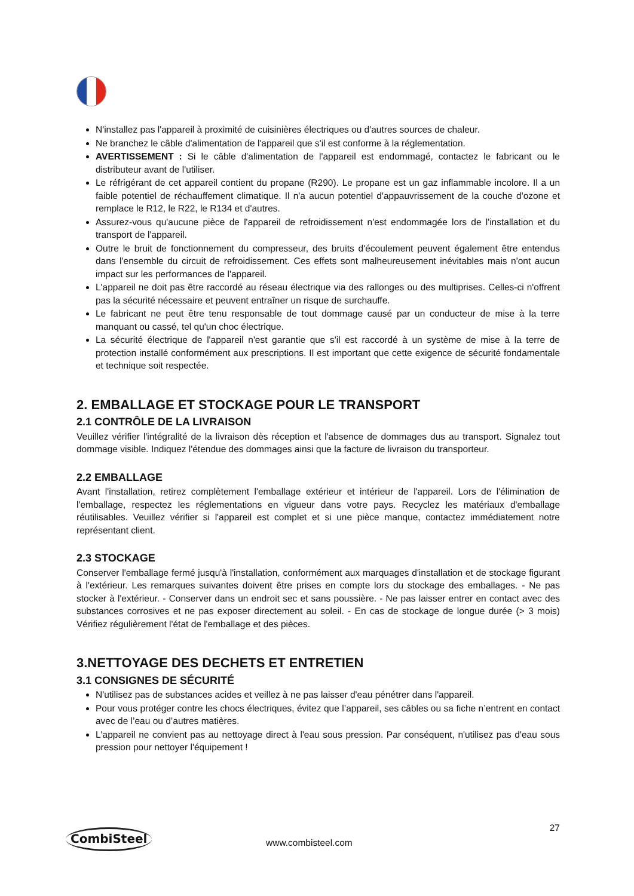N'installez pas l'appareil à proximité de cuisinières électriques ou d'autres sources de chaleur.
Ne branchez le câble d'alimentation de l'appareil que s'il est conforme à la réglementation.
AVERTISSEMENT : Si le câble d'alimentation de l'appareil est endommagé, contactez le fabricant ou le distributeur avant de l'utiliser.
Le réfrigérant de cet appareil contient du propane (R290). Le propane est un gaz inflammable incolore. Il a un faible potentiel de réchauffement climatique. Il n'a aucun potentiel d'appauvrissement de la couche d'ozone et remplace le R12, le R22, le R134 et d'autres.
Assurez-vous qu'aucune pièce de l'appareil de refroidissement n'est endommagée lors de l'installation et du transport de l'appareil.
Outre le bruit de fonctionnement du compresseur, des bruits d'écoulement peuvent également être entendus dans l'ensemble du circuit de refroidissement. Ces effets sont malheureusement inévitables mais n'ont aucun impact sur les performances de l'appareil.
L'appareil ne doit pas être raccordé au réseau électrique via des rallonges ou des multiprises. Celles-ci n'offrent pas la sécurité nécessaire et peuvent entraîner un risque de surchauffe.
Le fabricant ne peut être tenu responsable de tout dommage causé par un conducteur de mise à la terre manquant ou cassé, tel qu'un choc électrique.
La sécurité électrique de l'appareil n'est garantie que s'il est raccordé à un système de mise à la terre de protection installé conformément aux prescriptions. Il est important que cette exigence de sécurité fondamentale et technique soit respectée.
2. EMBALLAGE ET STOCKAGE POUR LE TRANSPORT
2.1 CONTRÔLE DE LA LIVRAISON
Veuillez vérifier l'intégralité de la livraison dès réception et l'absence de dommages dus au transport. Signalez tout dommage visible. Indiquez l'étendue des dommages ainsi que la facture de livraison du transporteur.
2.2 EMBALLAGE
Avant l'installation, retirez complètement l'emballage extérieur et intérieur de l'appareil. Lors de l'élimination de l'emballage, respectez les réglementations en vigueur dans votre pays. Recyclez les matériaux d'emballage réutilisables. Veuillez vérifier si l'appareil est complet et si une pièce manque, contactez immédiatement notre représentant client.
2.3 STOCKAGE
Conserver l'emballage fermé jusqu'à l'installation, conformément aux marquages d'installation et de stockage figurant à l'extérieur. Les remarques suivantes doivent être prises en compte lors du stockage des emballages. - Ne pas stocker à l'extérieur. - Conserver dans un endroit sec et sans poussière. - Ne pas laisser entrer en contact avec des substances corrosives et ne pas exposer directement au soleil. - En cas de stockage de longue durée (> 3 mois) Vérifiez régulièrement l'état de l'emballage et des pièces.
3.NETTOYAGE DES DECHETS ET ENTRETIEN
3.1 CONSIGNES DE SÉCURITÉ
N'utilisez pas de substances acides et veillez à ne pas laisser d'eau pénétrer dans l'appareil.
Pour vous protéger contre les chocs électriques, évitez que l’appareil, ses câbles ou sa fiche n’entrent en contact avec de l’eau ou d’autres matières.
L'appareil ne convient pas au nettoyage direct à l'eau sous pression. Par conséquent, n'utilisez pas d'eau sous pression pour nettoyer l'équipement !
27
CombiSteel
www.combisteel.com